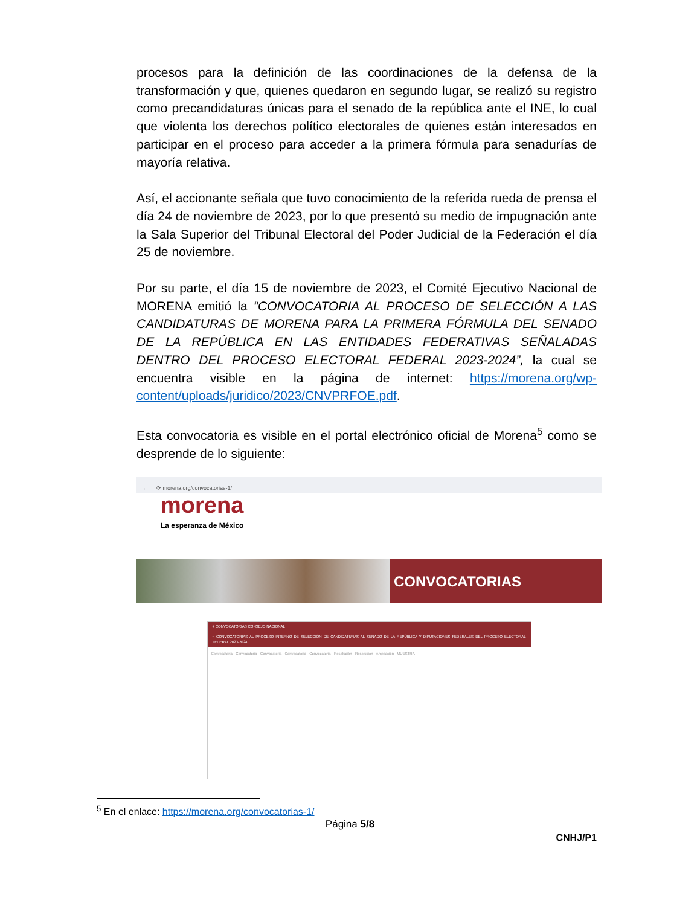procesos para la definición de las coordinaciones de la defensa de la transformación y que, quienes quedaron en segundo lugar, se realizó su registro como precandidaturas únicas para el senado de la república ante el INE, lo cual que violenta los derechos político electorales de quienes están interesados en participar en el proceso para acceder a la primera fórmula para senadurías de mayoría relativa.
Así, el accionante señala que tuvo conocimiento de la referida rueda de prensa el día 24 de noviembre de 2023, por lo que presentó su medio de impugnación ante la Sala Superior del Tribunal Electoral del Poder Judicial de la Federación el día 25 de noviembre.
Por su parte, el día 15 de noviembre de 2023, el Comité Ejecutivo Nacional de MORENA emitió la “CONVOCATORIA AL PROCESO DE SELECCIÓN A LAS CANDIDATURAS DE MORENA PARA LA PRIMERA FÓRMULA DEL SENADO DE LA REPÚBLICA EN LAS ENTIDADES FEDERATIVAS SEÑALADAS DENTRO DEL PROCESO ELECTORAL FEDERAL 2023-2024”, la cual se encuentra visible en la página de internet: https://morena.org/wp-content/uploads/juridico/2023/CNVPRFOE.pdf.
Esta convocatoria es visible en el portal electrónico oficial de Morena<sup>5</sup> como se desprende de lo siguiente:
← → ⟳ morena.org/convocatorias-1/
morena
La esperanza de México
CONVOCATORIAS
+ CONVOCATORIAS CONSEJO NACIONAL
− CONVOCATORIAS AL PROCESO INTERNO DE SELECCIÓN DE CANDIDATURAS AL SENADO DE LA REPÚBLICA Y DIPUTACIONES FEDERALES DEL PROCESO ELECTORAL FEDERAL 2023-2024
Convocatoria · Convocatoria · Convocatoria · Convocatoria · Convocatoria · Resolución · Resolución · Ampliación · MUESTRA
<sup>5</sup> En el enlace: https://morena.org/convocatorias-1/
Página 5/8
CNHJ/P1